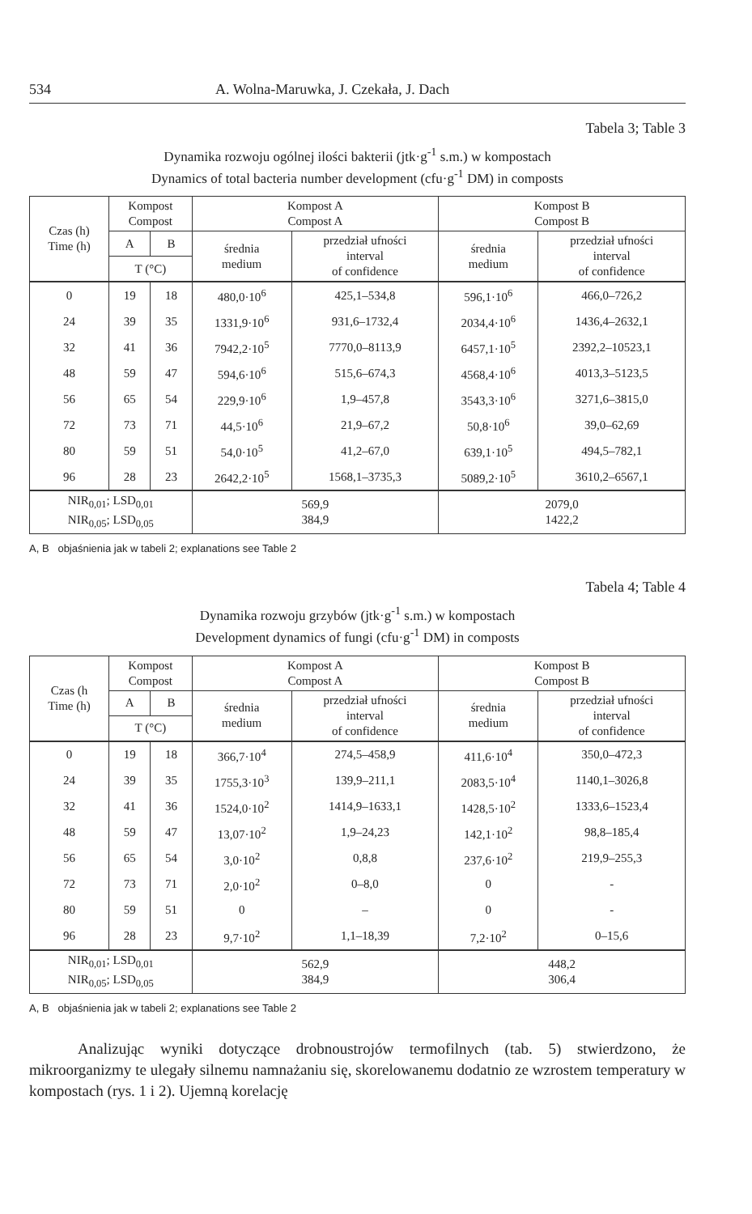534 A. Wolna-Maruwka, J. Czekała, J. Dach
Tabela 3; Table 3
Dynamika rozwoju ogólnej ilości bakterii (jtk·g<sup>-1</sup> s.m.) w kompostach
Dynamics of total bacteria number development (cfu·g<sup>-1</sup> DM) in composts
| Czas (h) Time (h) | Kompost Compost | | Kompost A Compost A | | Kompost B Compost B | |
| --- | --- | --- | --- | --- | --- | --- |
| | A | B | średnia medium | przedział ufności interval of confidence | średnia medium | przedział ufności interval of confidence |
| | T (°C) | | | | | |
| 0 | 19 | 18 | 480,0·10<sup>6</sup> | 425,1–534,8 | 596,1·10<sup>6</sup> | 466,0–726,2 |
| 24 | 39 | 35 | 1331,9·10<sup>6</sup> | 931,6–1732,4 | 2034,4·10<sup>6</sup> | 1436,4–2632,1 |
| 32 | 41 | 36 | 7942,2·10<sup>5</sup> | 7770,0–8113,9 | 6457,1·10<sup>5</sup> | 2392,2–10523,1 |
| 48 | 59 | 47 | 594,6·10<sup>6</sup> | 515,6–674,3 | 4568,4·10<sup>6</sup> | 4013,3–5123,5 |
| 56 | 65 | 54 | 229,9·10<sup>6</sup> | 1,9–457,8 | 3543,3·10<sup>6</sup> | 3271,6–3815,0 |
| 72 | 73 | 71 | 44,5·10<sup>6</sup> | 21,9–67,2 | 50,8·10<sup>6</sup> | 39,0–62,69 |
| 80 | 59 | 51 | 54,0·10<sup>5</sup> | 41,2–67,0 | 639,1·10<sup>5</sup> | 494,5–782,1 |
| 96 | 28 | 23 | 2642,2·10<sup>5</sup> | 1568,1–3735,3 | 5089,2·10<sup>5</sup> | 3610,2–6567,1 |
| NIR<sub>0,01</sub>; LSD<sub>0,01</sub> NIR<sub>0,05</sub>; LSD<sub>0,05</sub> | | | 569,9 384,9 | | 2079,0 1422,2 | |
A, B objaśnienia jak w tabeli 2; explanations see Table 2
Tabela 4; Table 4
Dynamika rozwoju grzybów (jtk·g<sup>-1</sup> s.m.) w kompostach
Development dynamics of fungi (cfu·g<sup>-1</sup> DM) in composts
| Czas (h Time (h) | Kompost Compost | | Kompost A Compost A | | Kompost B Compost B | |
| --- | --- | --- | --- | --- | --- | --- |
| | A | B | średnia medium | przedział ufności interval of confidence | średnia medium | przedział ufności interval of confidence |
| | T (°C) | | | | | |
| 0 | 19 | 18 | 366,7·10<sup>4</sup> | 274,5–458,9 | 411,6·10<sup>4</sup> | 350,0–472,3 |
| 24 | 39 | 35 | 1755,3·10<sup>3</sup> | 139,9–211,1 | 2083,5·10<sup>4</sup> | 1140,1–3026,8 |
| 32 | 41 | 36 | 1524,0·10<sup>2</sup> | 1414,9–1633,1 | 1428,5·10<sup>2</sup> | 1333,6–1523,4 |
| 48 | 59 | 47 | 13,07·10<sup>2</sup> | 1,9–24,23 | 142,1·10<sup>2</sup> | 98,8–185,4 |
| 56 | 65 | 54 | 3,0·10<sup>2</sup> | 0,8,8 | 237,6·10<sup>2</sup> | 219,9–255,3 |
| 72 | 73 | 71 | 2,0·10<sup>2</sup> | 0–8,0 | 0 | - |
| 80 | 59 | 51 | 0 | – | 0 | - |
| 96 | 28 | 23 | 9,7·10<sup>2</sup> | 1,1–18,39 | 7,2·10<sup>2</sup> | 0–15,6 |
| NIR<sub>0,01</sub>; LSD<sub>0,01</sub> NIR<sub>0,05</sub>; LSD<sub>0,05</sub> | | | 562,9 384,9 | | 448,2 306,4 | |
A, B objaśnienia jak w tabeli 2; explanations see Table 2
Analizując wyniki dotyczące drobnoustrojów termofilnych (tab. 5) stwierdzono, że mikroorganizmy te ulegały silnemu namnażaniu się, skorelowanemu dodatnio ze wzrostem temperatury w kompostach (rys. 1 i 2). Ujemną korelację